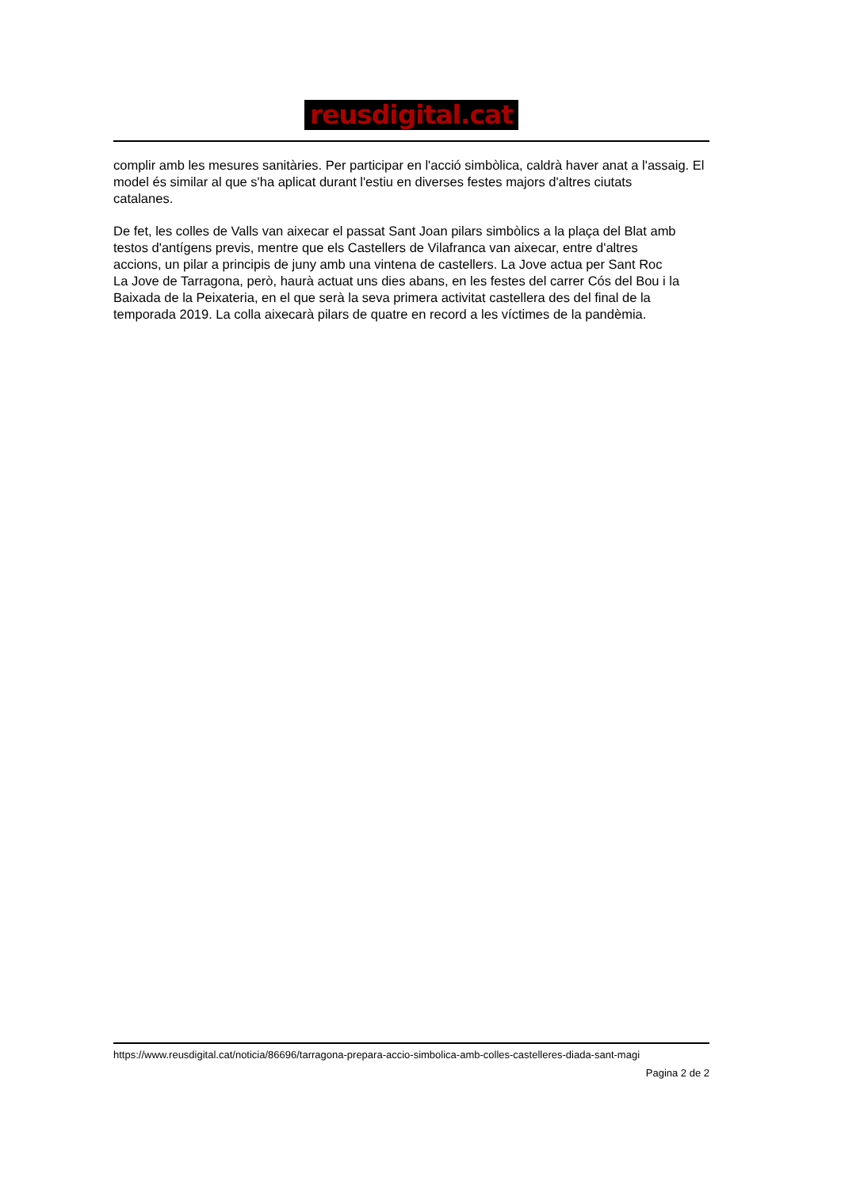reusdigital.cat
complir amb les mesures sanitàries. Per participar en l'acció simbòlica, caldrà haver anat a l'assaig. El
model és similar al que s'ha aplicat durant l'estiu en diverses festes majors d'altres ciutats
catalanes.
De fet, les colles de Valls van aixecar el passat Sant Joan pilars simbòlics a la plaça del Blat amb
testos d'antígens previs, mentre que els Castellers de Vilafranca van aixecar, entre d'altres
accions, un pilar a principis de juny amb una vintena de castellers. La Jove actua per Sant Roc
La Jove de Tarragona, però, haurà actuat uns dies abans, en les festes del carrer Cós del Bou i la
Baixada de la Peixateria, en el que serà la seva primera activitat castellera des del final de la
temporada 2019. La colla aixecarà pilars de quatre en record a les víctimes de la pandèmia.
https://www.reusdigital.cat/noticia/86696/tarragona-prepara-accio-simbolica-amb-colles-castelleres-diada-sant-magi
Pagina 2 de 2